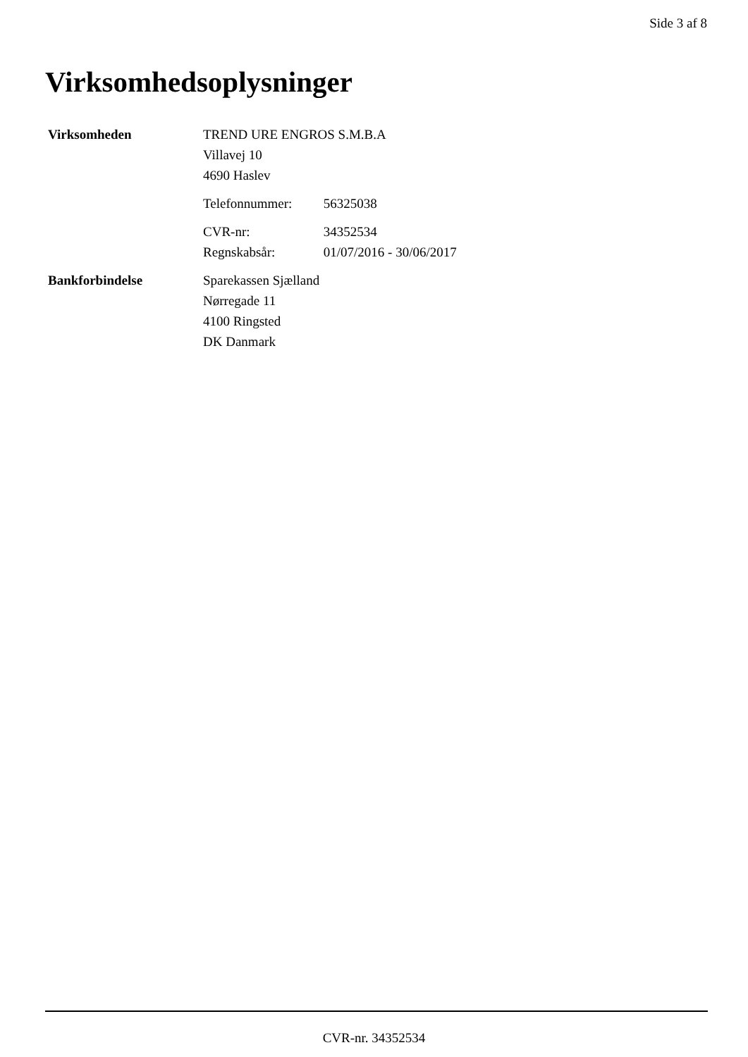Side 3 af 8
Virksomhedsoplysninger
Virksomheden TREND URE ENGROS S.M.B.A
Villavej 10
4690 Haslev
Telefonnummer: 56325038
CVR-nr: 34352534
Regnskabsår: 01/07/2016 - 30/06/2017
Bankforbindelse Sparekassen Sjælland
Nørregade 11
4100 Ringsted
DK Danmark
CVR-nr. 34352534